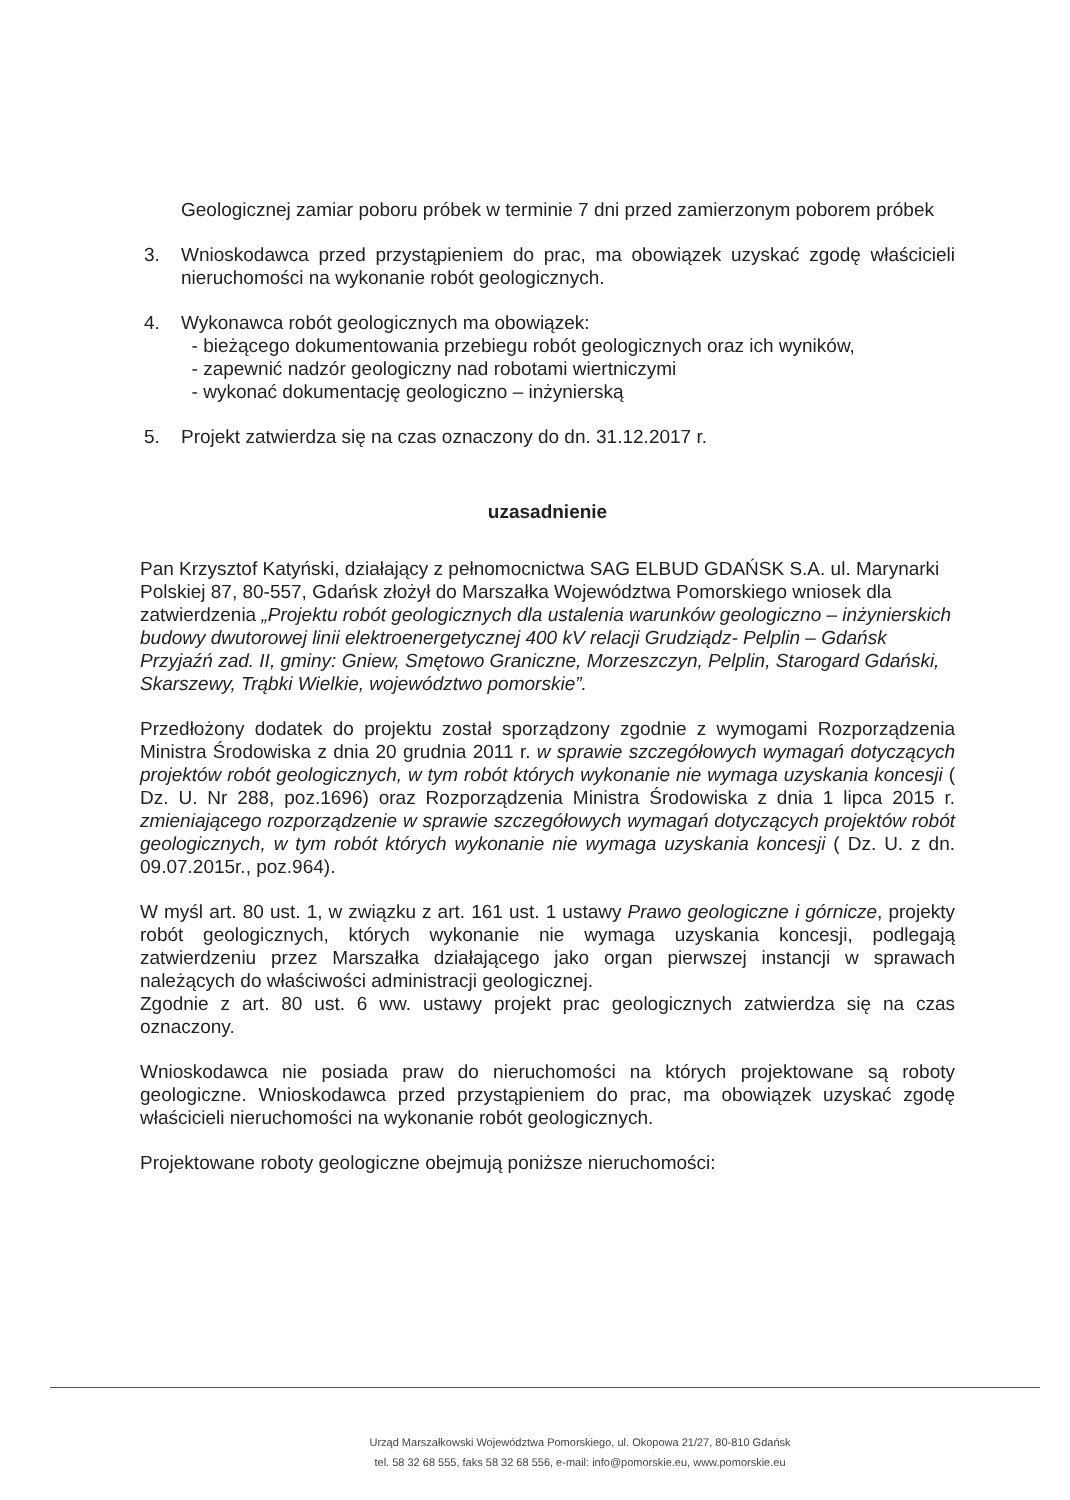Geologicznej zamiar poboru próbek w terminie 7 dni przed zamierzonym poborem próbek
3. Wnioskodawca przed przystąpieniem do prac, ma obowiązek uzyskać zgodę właścicieli nieruchomości na wykonanie robót geologicznych.
4. Wykonawca robót geologicznych ma obowiązek:
- bieżącego dokumentowania przebiegu robót geologicznych oraz ich wyników,
- zapewnić nadzór geologiczny nad robotami wiertniczymi
- wykonać dokumentację geologiczno – inżynierską
5. Projekt zatwierdza się na czas oznaczony do dn. 31.12.2017 r.
uzasadnienie
Pan Krzysztof Katyński, działający z pełnomocnictwa SAG ELBUD GDAŃSK S.A. ul. Marynarki Polskiej 87, 80-557, Gdańsk złożył do Marszałka Województwa Pomorskiego wniosek dla zatwierdzenia „Projektu robót geologicznych dla ustalenia warunków geologiczno – inżynierskich budowy dwutorowej linii elektroenergetycznej 400 kV relacji Grudziądz- Pelplin – Gdańsk Przyjaźń zad. II, gminy: Gniew, Smętowo Graniczne, Morzeszczyn, Pelplin, Starogard Gdański, Skarszewy, Trąbki Wielkie, województwo pomorskie”.
Przedłożony dodatek do projektu został sporządzony zgodnie z wymogami Rozporządzenia Ministra Środowiska z dnia 20 grudnia 2011 r. w sprawie szczegółowych wymagań dotyczących projektów robót geologicznych, w tym robót których wykonanie nie wymaga uzyskania koncesji ( Dz. U. Nr 288, poz.1696) oraz Rozporządzenia Ministra Środowiska z dnia 1 lipca 2015 r. zmieniającego rozporządzenie w sprawie szczegółowych wymagań dotyczących projektów robót geologicznych, w tym robót których wykonanie nie wymaga uzyskania koncesji ( Dz. U. z dn. 09.07.2015r., poz.964).
W myśl art. 80 ust. 1, w związku z art. 161 ust. 1 ustawy Prawo geologiczne i górnicze, projekty robót geologicznych, których wykonanie nie wymaga uzyskania koncesji, podlegają zatwierdzeniu przez Marszałka działającego jako organ pierwszej instancji w sprawach należących do właściwości administracji geologicznej.
Zgodnie z art. 80 ust. 6 ww. ustawy projekt prac geologicznych zatwierdza się na czas oznaczony.
Wnioskodawca nie posiada praw do nieruchomości na których projektowane są roboty geologiczne. Wnioskodawca przed przystąpieniem do prac, ma obowiązek uzyskać zgodę właścicieli nieruchomości na wykonanie robót geologicznych.
Projektowane roboty geologiczne obejmują poniższe nieruchomości:
Urząd Marszałkowski Województwa Pomorskiego, ul. Okopowa 21/27, 80-810 Gdańsk
tel. 58 32 68 555, faks 58 32 68 556, e-mail: info@pomorskie.eu, www.pomorskie.eu